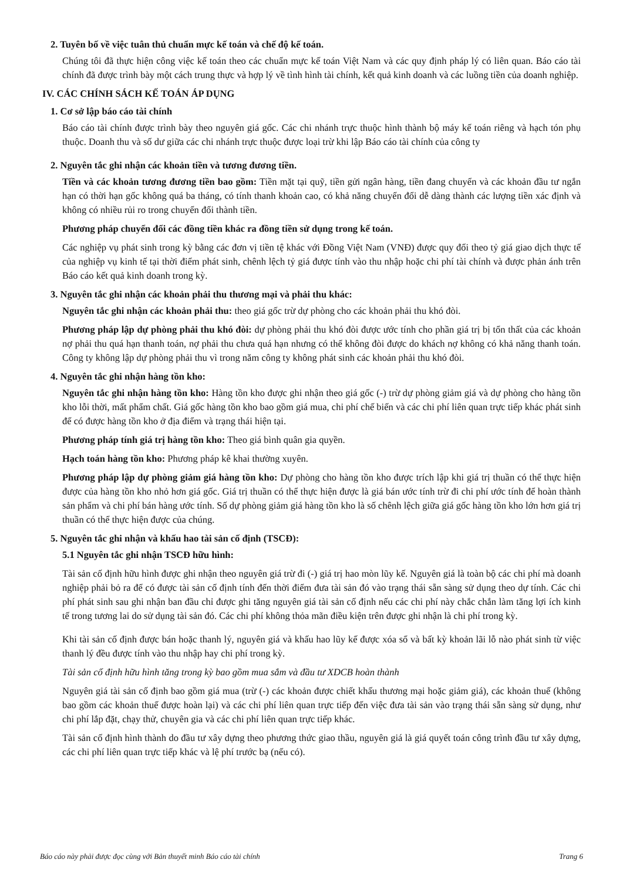2. Tuyên bố về việc tuân thủ chuẩn mực kế toán và chế độ kế toán.
Chúng tôi đã thực hiện công việc kế toán theo các chuẩn mực kế toán Việt Nam và các quy định pháp lý có liên quan. Báo cáo tài chính đã được trình bày một cách trung thực và hợp lý về tình hình tài chính, kết quả kinh doanh và các luồng tiền của doanh nghiệp.
IV. CÁC CHÍNH SÁCH KẾ TOÁN ÁP DỤNG
1. Cơ sở lập báo cáo tài chính
Báo cáo tài chính được trình bày theo nguyên giá gốc. Các chi nhánh trực thuộc hình thành bộ máy kế toán riêng và hạch tón phụ thuộc. Doanh thu và số dư giữa các chi nhánh trực thuộc được loại trừ khi lập Báo cáo tài chính của công ty
2. Nguyên tắc ghi nhận các khoản tiền và tương đương tiền.
Tiền và các khoản tương đương tiền bao gồm: Tiền mặt tại quỹ, tiền gửi ngân hàng, tiền đang chuyển và các khoản đầu tư ngắn hạn có thời hạn gốc không quá ba tháng, có tính thanh khoản cao, có khả năng chuyển đổi dễ dàng thành các lượng tiền xác định và không có nhiều rủi ro trong chuyển đổi thành tiền.
Phương pháp chuyển đổi các đồng tiền khác ra đồng tiền sử dụng trong kế toán.
Các nghiệp vụ phát sinh trong kỳ bằng các đơn vị tiền tệ khác với Đồng Việt Nam (VNĐ) được quy đổi theo tỷ giá giao dịch thực tế của nghiệp vụ kinh tế tại thời điểm phát sinh, chênh lệch tỷ giá được tính vào thu nhập hoặc chi phí tài chính và được phản ánh trên Báo cáo kết quả kinh doanh trong kỳ.
3. Nguyên tắc ghi nhận các khoản phải thu thương mại và phải thu khác:
Nguyên tắc ghi nhận các khoản phải thu: theo giá gốc trừ dự phòng cho các khoản phải thu khó đòi.
Phương pháp lập dự phòng phải thu khó đòi: dự phòng phải thu khó đòi được ước tính cho phần giá trị bị tổn thất của các khoản nợ phải thu quá hạn thanh toán, nợ phải thu chưa quá hạn nhưng có thể không đòi được do khách nợ không có khả năng thanh toán. Công ty không lập dự phòng phải thu vì trong năm công ty không phát sinh các khoản phải thu khó đòi.
4. Nguyên tắc ghi nhận hàng tồn kho:
Nguyên tắc ghi nhận hàng tồn kho: Hàng tồn kho được ghi nhận theo giá gốc (-) trừ dự phòng giảm giá và dự phòng cho hàng tồn kho lỗi thời, mất phẩm chất. Giá gốc hàng tồn kho bao gồm giá mua, chi phí chế biến và các chi phí liên quan trực tiếp khác phát sinh để có được hàng tồn kho ở địa điểm và trạng thái hiện tại.
Phương pháp tính giá trị hàng tồn kho: Theo giá bình quân gia quyền.
Hạch toán hàng tồn kho: Phương pháp kê khai thường xuyên.
Phương pháp lập dự phòng giảm giá hàng tồn kho: Dự phòng cho hàng tồn kho được trích lập khi giá trị thuần có thể thực hiện được của hàng tồn kho nhỏ hơn giá gốc. Giá trị thuần có thể thực hiện được là giá bán ước tính trừ đi chi phí ước tính để hoàn thành sản phẩm và chi phí bán hàng ước tính. Số dự phòng giảm giá hàng tồn kho là số chênh lệch giữa giá gốc hàng tồn kho lớn hơn giá trị thuần có thể thực hiện được của chúng.
5. Nguyên tắc ghi nhận và khấu hao tài sản cố định (TSCĐ):
5.1 Nguyên tắc ghi nhận TSCĐ hữu hình:
Tài sản cố định hữu hình được ghi nhận theo nguyên giá trừ đi (-) giá trị hao mòn lũy kế. Nguyên giá là toàn bộ các chi phí mà doanh nghiệp phải bỏ ra để có được tài sản cố định tính đến thời điểm đưa tài sản đó vào trạng thái sẵn sàng sử dụng theo dự tính. Các chi phí phát sinh sau ghi nhận ban đầu chỉ được ghi tăng nguyên giá tài sản cố định nếu các chi phí này chắc chắn làm tăng lợi ích kinh tế trong tương lai do sử dụng tài sản đó. Các chi phí không thỏa mãn điều kiện trên được ghi nhận là chi phí trong kỳ.
Khi tài sản cố định được bán hoặc thanh lý, nguyên giá và khấu hao lũy kế được xóa sổ và bất kỳ khoản lãi lỗ nào phát sinh từ việc thanh lý đều được tính vào thu nhập hay chi phí trong kỳ.
Tài sản cố định hữu hình tăng trong kỳ bao gồm mua sắm và đầu tư XDCB hoàn thành
Nguyên giá tài sản cố định bao gồm giá mua (trừ (-) các khoản được chiết khấu thương mại hoặc giảm giá), các khoản thuế (không bao gồm các khoản thuế được hoàn lại) và các chi phí liên quan trực tiếp đến việc đưa tài sản vào trạng thái sẵn sàng sử dụng, như chi phí lắp đặt, chạy thử, chuyên gia và các chi phí liên quan trực tiếp khác.
Tài sản cố định hình thành do đầu tư xây dựng theo phương thức giao thầu, nguyên giá là giá quyết toán công trình đầu tư xây dựng, các chi phí liên quan trực tiếp khác và lệ phí trước bạ (nếu có).
Báo cáo này phải được đọc cùng với Bản thuyết minh Báo cáo tài chính Trang 6